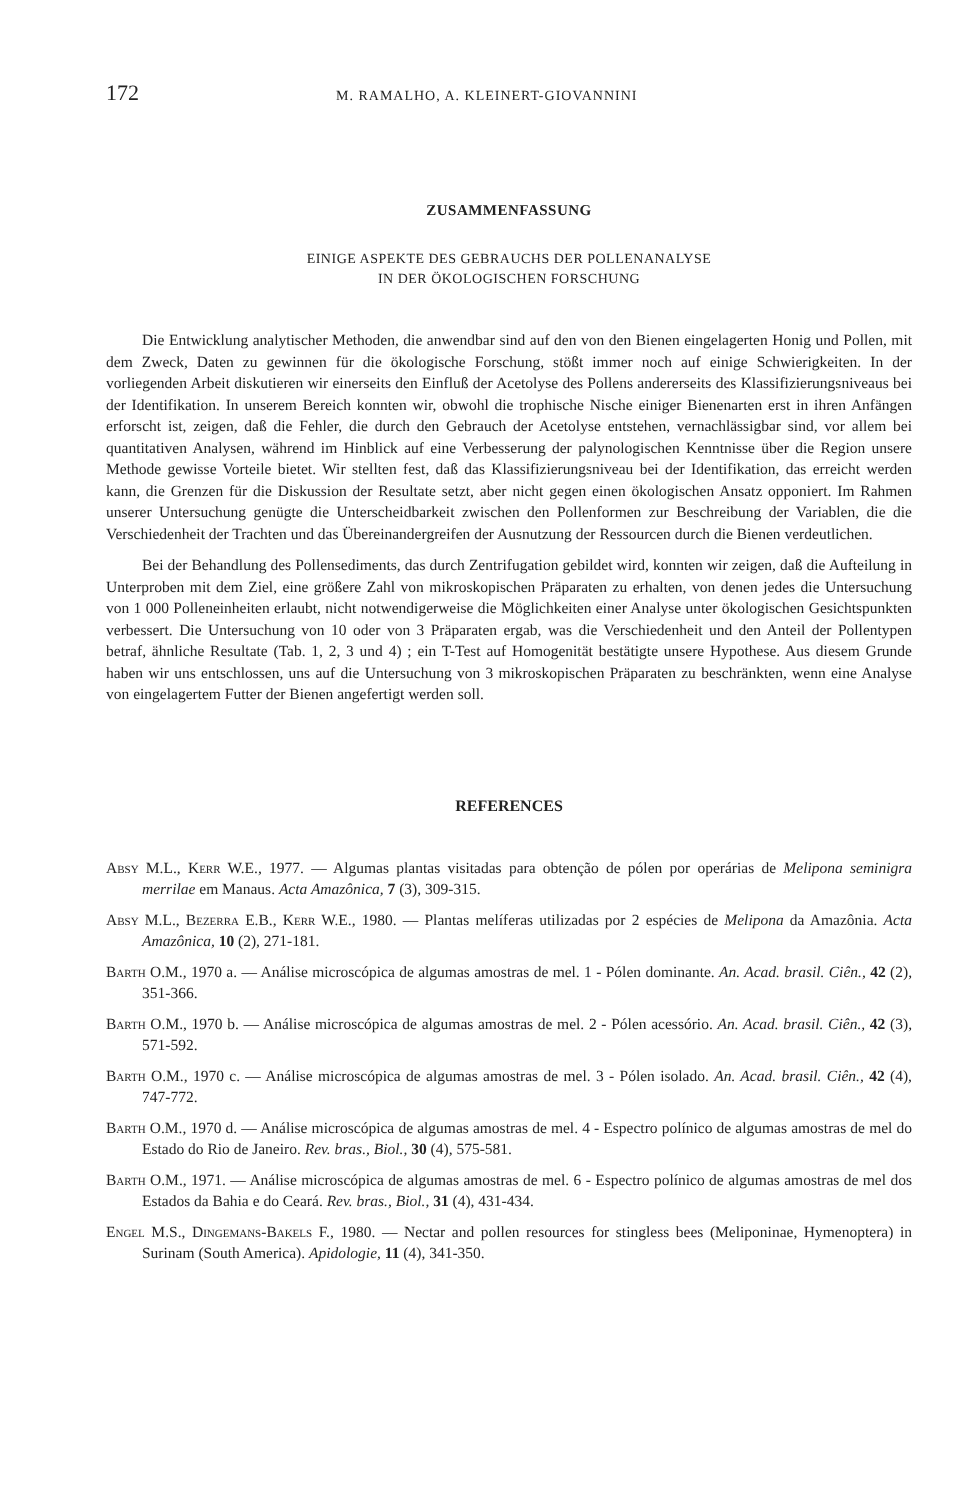172 M. RAMALHO, A. KLEINERT-GIOVANNINI
ZUSAMMENFASSUNG
EINIGE ASPEKTE DES GEBRAUCHS DER POLLENANALYSE
IN DER ÖKOLOGISCHEN FORSCHUNG
Die Entwicklung analytischer Methoden, die anwendbar sind auf den von den Bienen eingelagerten Honig und Pollen, mit dem Zweck, Daten zu gewinnen für die ökologische Forschung, stößt immer noch auf einige Schwierigkeiten. In der vorliegenden Arbeit diskutieren wir einerseits den Einfluß der Acetolyse des Pollens andererseits des Klassifizierungsniveaus bei der Identifikation. In unserem Bereich konnten wir, obwohl die trophische Nische einiger Bienenarten erst in ihren Anfängen erforscht ist, zeigen, daß die Fehler, die durch den Gebrauch der Acetolyse entstehen, vernachlässigbar sind, vor allem bei quantitativen Analysen, während im Hinblick auf eine Verbesserung der palynologischen Kenntnisse über die Region unsere Methode gewisse Vorteile bietet. Wir stellten fest, daß das Klassifizierungsniveau bei der Identifikation, das erreicht werden kann, die Grenzen für die Diskussion der Resultate setzt, aber nicht gegen einen ökologischen Ansatz opponiert. Im Rahmen unserer Untersuchung genügte die Unterscheidbarkeit zwischen den Pollenformen zur Beschreibung der Variablen, die die Verschiedenheit der Trachten und das Übereinandergreifen der Ausnutzung der Ressourcen durch die Bienen verdeutlichen.
Bei der Behandlung des Pollensediments, das durch Zentrifugation gebildet wird, konnten wir zeigen, daß die Aufteilung in Unterproben mit dem Ziel, eine größere Zahl von mikroskopischen Präparaten zu erhalten, von denen jedes die Untersuchung von 1 000 Polleneinheiten erlaubt, nicht notwendigerweise die Möglichkeiten einer Analyse unter ökologischen Gesichtspunkten verbessert. Die Untersuchung von 10 oder von 3 Präparaten ergab, was die Verschiedenheit und den Anteil der Pollentypen betraf, ähnliche Resultate (Tab. 1, 2, 3 und 4) ; ein T-Test auf Homogenität bestätigte unsere Hypothese. Aus diesem Grunde haben wir uns entschlossen, uns auf die Untersuchung von 3 mikroskopischen Präparaten zu beschränkten, wenn eine Analyse von eingelagertem Futter der Bienen angefertigt werden soll.
REFERENCES
Absy M.L., Kerr W.E., 1977. — Algumas plantas visitadas para obtenção de pólen por operárias de Melipona seminigra merrilae em Manaus. Acta Amazônica, 7 (3), 309-315.
Absy M.L., Bezerra E.B., Kerr W.E., 1980. — Plantas melíferas utilizadas por 2 espécies de Melipona da Amazônia. Acta Amazônica, 10 (2), 271-181.
Barth O.M., 1970 a. — Análise microscópica de algumas amostras de mel. 1 - Pólen dominante. An. Acad. brasil. Ciên., 42 (2), 351-366.
Barth O.M., 1970 b. — Análise microscópica de algumas amostras de mel. 2 - Pólen acessório. An. Acad. brasil. Ciên., 42 (3), 571-592.
Barth O.M., 1970 c. — Análise microscópica de algumas amostras de mel. 3 - Pólen isolado. An. Acad. brasil. Ciên., 42 (4), 747-772.
Barth O.M., 1970 d. — Análise microscópica de algumas amostras de mel. 4 - Espectro polínico de algumas amostras de mel do Estado do Rio de Janeiro. Rev. bras., Biol., 30 (4), 575-581.
Barth O.M., 1971. — Análise microscópica de algumas amostras de mel. 6 - Espectro polínico de algumas amostras de mel dos Estados da Bahia e do Ceará. Rev. bras., Biol., 31 (4), 431-434.
Engel M.S., Dingemans-Bakels F., 1980. — Nectar and pollen resources for stingless bees (Meliponinae, Hymenoptera) in Surinam (South America). Apidologie, 11 (4), 341-350.